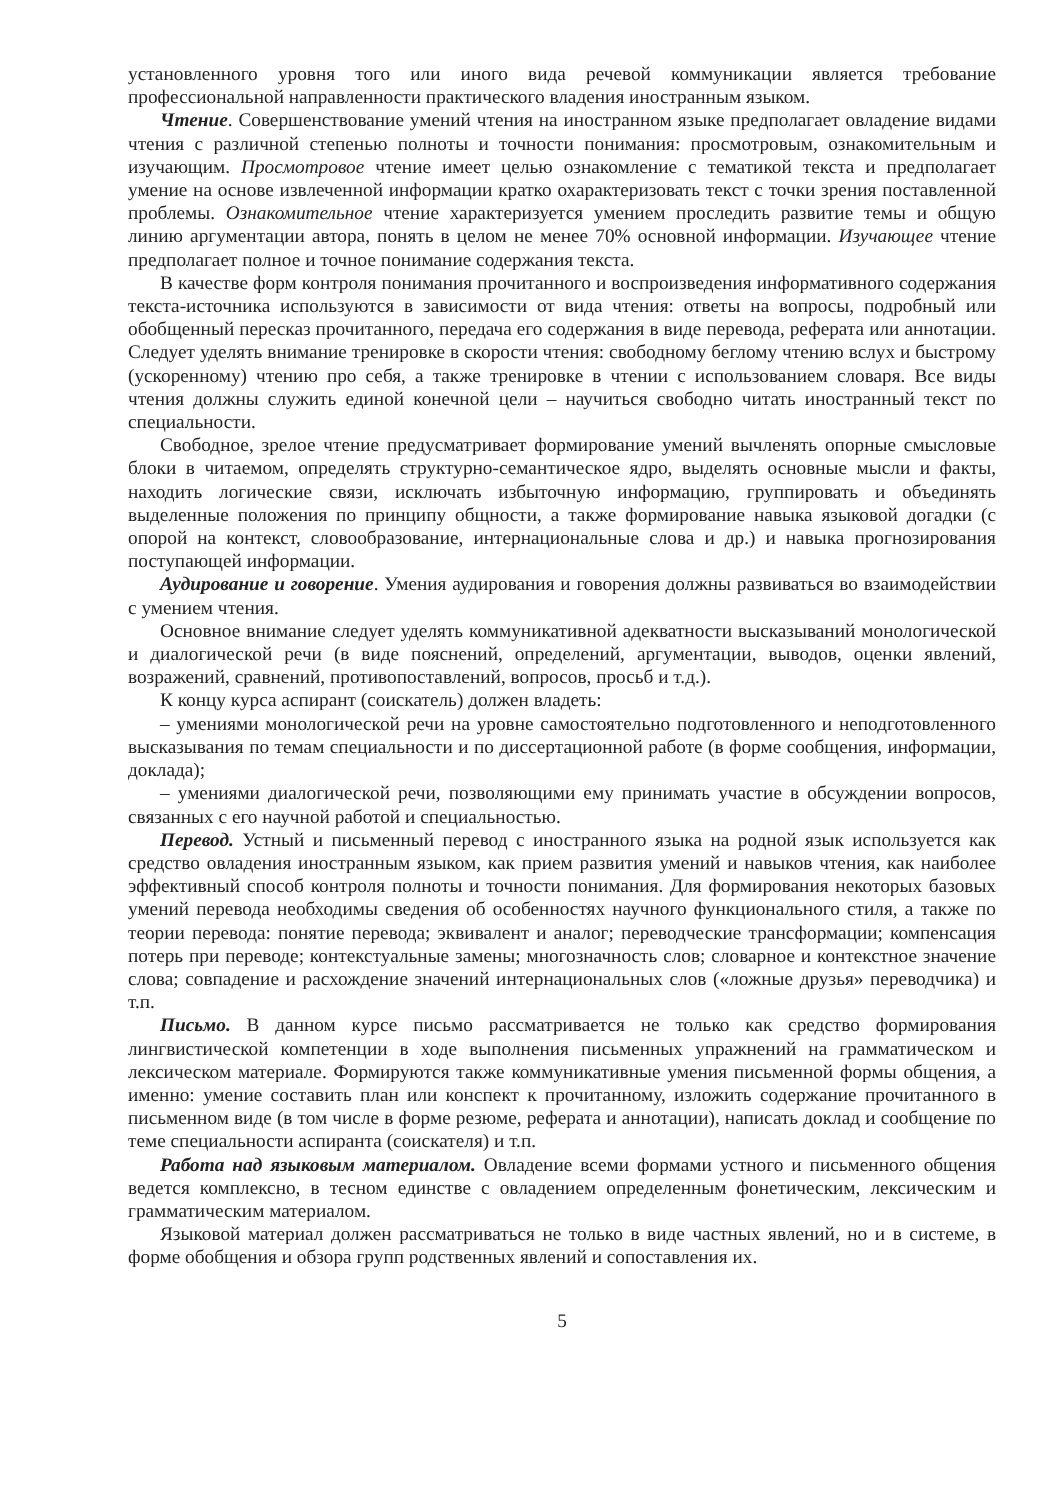установленного уровня того или иного вида речевой коммуникации является требование профессиональной направленности практического владения иностранным языком.
Чтение. Совершенствование умений чтения на иностранном языке предполагает овладение видами чтения с различной степенью полноты и точности понимания: просмотровым, ознакомительным и изучающим. Просмотровое чтение имеет целью ознакомление с тематикой текста и предполагает умение на основе извлеченной информации кратко охарактеризовать текст с точки зрения поставленной проблемы. Ознакомительное чтение характеризуется умением проследить развитие темы и общую линию аргументации автора, понять в целом не менее 70% основной информации. Изучающее чтение предполагает полное и точное понимание содержания текста.
В качестве форм контроля понимания прочитанного и воспроизведения информативного содержания текста-источника используются в зависимости от вида чтения: ответы на вопросы, подробный или обобщенный пересказ прочитанного, передача его содержания в виде перевода, реферата или аннотации. Следует уделять внимание тренировке в скорости чтения: свободному беглому чтению вслух и быстрому (ускоренному) чтению про себя, а также тренировке в чтении с использованием словаря. Все виды чтения должны служить единой конечной цели – научиться свободно читать иностранный текст по специальности.
Свободное, зрелое чтение предусматривает формирование умений вычленять опорные смысловые блоки в читаемом, определять структурно-семантическое ядро, выделять основные мысли и факты, находить логические связи, исключать избыточную информацию, группировать и объединять выделенные положения по принципу общности, а также формирование навыка языковой догадки (с опорой на контекст, словообразование, интернациональные слова и др.) и навыка прогнозирования поступающей информации.
Аудирование и говорение. Умения аудирования и говорения должны развиваться во взаимодействии с умением чтения.
Основное внимание следует уделять коммуникативной адекватности высказываний монологической и диалогической речи (в виде пояснений, определений, аргументации, выводов, оценки явлений, возражений, сравнений, противопоставлений, вопросов, просьб и т.д.).
К концу курса аспирант (соискатель) должен владеть:
– умениями монологической речи на уровне самостоятельно подготовленного и неподготовленного высказывания по темам специальности и по диссертационной работе (в форме сообщения, информации, доклада);
– умениями диалогической речи, позволяющими ему принимать участие в обсуждении вопросов, связанных с его научной работой и специальностью.
Перевод. Устный и письменный перевод с иностранного языка на родной язык используется как средство овладения иностранным языком, как прием развития умений и навыков чтения, как наиболее эффективный способ контроля полноты и точности понимания. Для формирования некоторых базовых умений перевода необходимы сведения об особенностях научного функционального стиля, а также по теории перевода: понятие перевода; эквивалент и аналог; переводческие трансформации; компенсация потерь при переводе; контекстуальные замены; многозначность слов; словарное и контекстное значение слова; совпадение и расхождение значений интернациональных слов («ложные друзья» переводчика) и т.п.
Письмо. В данном курсе письмо рассматривается не только как средство формирования лингвистической компетенции в ходе выполнения письменных упражнений на грамматическом и лексическом материале. Формируются также коммуникативные умения письменной формы общения, а именно: умение составить план или конспект к прочитанному, изложить содержание прочитанного в письменном виде (в том числе в форме резюме, реферата и аннотации), написать доклад и сообщение по теме специальности аспиранта (соискателя) и т.п.
Работа над языковым материалом. Овладение всеми формами устного и письменного общения ведется комплексно, в тесном единстве с овладением определенным фонетическим, лексическим и грамматическим материалом.
Языковой материал должен рассматриваться не только в виде частных явлений, но и в системе, в форме обобщения и обзора групп родственных явлений и сопоставления их.
5